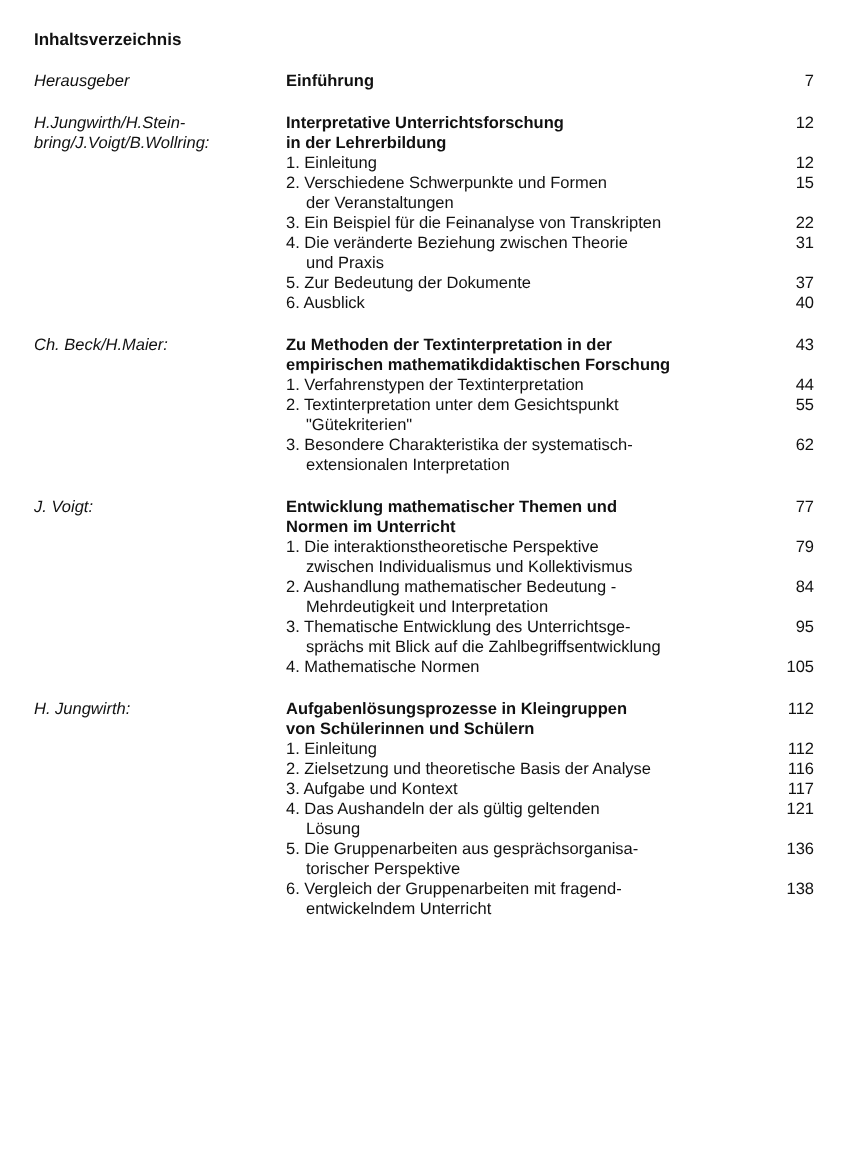Inhaltsverzeichnis
| Herausgeber | Einführung | 7 |
| H.Jungwirth/H.Stein- bring/J.Voigt/B.Wollring: | Interpretative Unterrichtsforschung in der Lehrerbildung | 12 |
| | 1. Einleitung | 12 |
| | 2. Verschiedene Schwerpunkte und Formen der Veranstaltungen | 15 |
| | 3. Ein Beispiel für die Feinanalyse von Transkripten | 22 |
| | 4. Die veränderte Beziehung zwischen Theorie und Praxis | 31 |
| | 5. Zur Bedeutung der Dokumente | 37 |
| | 6. Ausblick | 40 |
| Ch. Beck/H.Maier: | Zu Methoden der Textinterpretation in der empirischen mathematikdidaktischen Forschung | 43 |
| | 1. Verfahrenstypen der Textinterpretation | 44 |
| | 2. Textinterpretation unter dem Gesichtspunkt "Gütekriterien" | 55 |
| | 3. Besondere Charakteristika der systematisch- extensionalen Interpretation | 62 |
| J. Voigt: | Entwicklung mathematischer Themen und Normen im Unterricht | 77 |
| | 1. Die interaktionstheoretische Perspektive zwischen Individualismus und Kollektivismus | 79 |
| | 2. Aushandlung mathematischer Bedeutung - Mehrdeutigkeit und Interpretation | 84 |
| | 3. Thematische Entwicklung des Unterrichtsge- sprächs mit Blick auf die Zahlbegriffsentwicklung | 95 |
| | 4. Mathematische Normen | 105 |
| H. Jungwirth: | Aufgabenlösungsprozesse in Kleingruppen von Schülerinnen und Schülern | 112 |
| | 1. Einleitung | 112 |
| | 2. Zielsetzung und theoretische Basis der Analyse | 116 |
| | 3. Aufgabe und Kontext | 117 |
| | 4. Das Aushandeln der als gültig geltenden Lösung | 121 |
| | 5. Die Gruppenarbeiten aus gesprächsorganisa- torischer Perspektive | 136 |
| | 6. Vergleich der Gruppenarbeiten mit fragend- entwickelndem Unterricht | 138 |